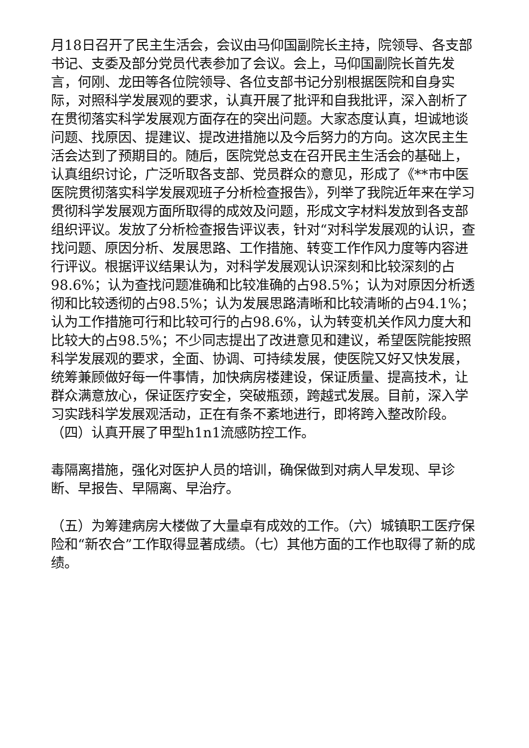月18日召开了民主生活会，会议由马仰国副院长主持，院领导、各支部书记、支委及部分党员代表参加了会议。会上，马仰国副院长首先发言，何刚、龙田等各位院领导、各位支部书记分别根据医院和自身实际，对照科学发展观的要求，认真开展了批评和自我批评，深入剖析了在贯彻落实科学发展观方面存在的突出问题。大家态度认真，坦诚地谈问题、找原因、提建议、提改进措施以及今后努力的方向。这次民主生活会达到了预期目的。随后，医院党总支在召开民主生活会的基础上，认真组织讨论，广泛听取各支部、党员群众的意见，形成了《**市中医医院贯彻落实科学发展观班子分析检查报告》，列举了我院近年来在学习贯彻科学发展观方面所取得的成效及问题，形成文字材料发放到各支部组织评议。发放了分析检查报告评议表，针对“对科学发展观的认识，查找问题、原因分析、发展思路、工作措施、转变工作作风力度等内容进行评议。根据评议结果认为，对科学发展观认识深刻和比较深刻的占98.6%；认为查找问题准确和比较准确的占98.5%；认为对原因分析透彻和比较透彻的占98.5%；认为发展思路清晰和比较清晰的占94.1%；认为工作措施可行和比较可行的占98.6%，认为转变机关作风力度大和比较大的占98.5%；不少同志提出了改进意见和建议，希望医院能按照科学发展观的要求，全面、协调、可持续发展，使医院又好又快发展，统筹兼顾做好每一件事情，加快病房楼建设，保证质量、提高技术，让群众满意放心，保证医疗安全，突破瓶颈，跨越式发展。目前，深入学习实践科学发展观活动，正在有条不紊地进行，即将跨入整改阶段。（四）认真开展了甲型h1n1流感防控工作。
毒隔离措施，强化对医护人员的培训，确保做到对病人早发现、早诊断、早报告、早隔离、早治疗。
（五）为筹建病房大楼做了大量卓有成效的工作。（六）城镇职工医疗保险和“新农合”工作取得显著成绩。（七）其他方面的工作也取得了新的成绩。